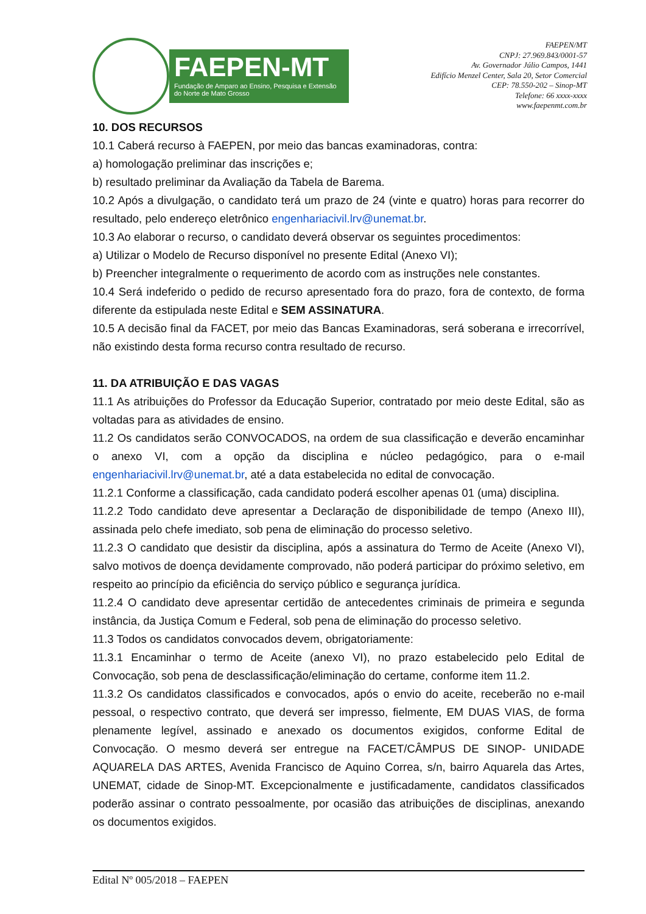FAEPEN-MT
Fundação de Amparo ao Ensino, Pesquisa e Extensão do Norte de Mato Grosso
FAEPEN/MT
CNPJ: 27.969.843/0001-57
Av. Governador Júlio Campos, 1441
Edifício Menzel Center, Sala 20, Setor Comercial
CEP: 78.550-202 – Sinop-MT
Telefone: 66 xxxx-xxxx
www.faepenmt.com.br
10. DOS RECURSOS
10.1 Caberá recurso à FAEPEN, por meio das bancas examinadoras, contra:
a) homologação preliminar das inscrições e;
b) resultado preliminar da Avaliação da Tabela de Barema.
10.2 Após a divulgação, o candidato terá um prazo de 24 (vinte e quatro) horas para recorrer do resultado, pelo endereço eletrônico engenhariacivil.lrv@unemat.br.
10.3 Ao elaborar o recurso, o candidato deverá observar os seguintes procedimentos:
a) Utilizar o Modelo de Recurso disponível no presente Edital (Anexo VI);
b) Preencher integralmente o requerimento de acordo com as instruções nele constantes.
10.4 Será indeferido o pedido de recurso apresentado fora do prazo, fora de contexto, de forma diferente da estipulada neste Edital e SEM ASSINATURA.
10.5 A decisão final da FACET, por meio das Bancas Examinadoras, será soberana e irrecorrível, não existindo desta forma recurso contra resultado de recurso.
11. DA ATRIBUIÇÃO E DAS VAGAS
11.1 As atribuições do Professor da Educação Superior, contratado por meio deste Edital, são as voltadas para as atividades de ensino.
11.2 Os candidatos serão CONVOCADOS, na ordem de sua classificação e deverão encaminhar o anexo VI, com a opção da disciplina e núcleo pedagógico, para o e-mail engenhariacivil.lrv@unemat.br, até a data estabelecida no edital de convocação.
11.2.1 Conforme a classificação, cada candidato poderá escolher apenas 01 (uma) disciplina.
11.2.2 Todo candidato deve apresentar a Declaração de disponibilidade de tempo (Anexo III), assinada pelo chefe imediato, sob pena de eliminação do processo seletivo.
11.2.3 O candidato que desistir da disciplina, após a assinatura do Termo de Aceite (Anexo VI), salvo motivos de doença devidamente comprovado, não poderá participar do próximo seletivo, em respeito ao princípio da eficiência do serviço público e segurança jurídica.
11.2.4 O candidato deve apresentar certidão de antecedentes criminais de primeira e segunda instância, da Justiça Comum e Federal, sob pena de eliminação do processo seletivo.
11.3 Todos os candidatos convocados devem, obrigatoriamente:
11.3.1 Encaminhar o termo de Aceite (anexo VI), no prazo estabelecido pelo Edital de Convocação, sob pena de desclassificação/eliminação do certame, conforme item 11.2.
11.3.2 Os candidatos classificados e convocados, após o envio do aceite, receberão no e-mail pessoal, o respectivo contrato, que deverá ser impresso, fielmente, EM DUAS VIAS, de forma plenamente legível, assinado e anexado os documentos exigidos, conforme Edital de Convocação. O mesmo deverá ser entregue na FACET/CÂMPUS DE SINOP- UNIDADE AQUARELA DAS ARTES, Avenida Francisco de Aquino Correa, s/n, bairro Aquarela das Artes, UNEMAT, cidade de Sinop-MT. Excepcionalmente e justificadamente, candidatos classificados poderão assinar o contrato pessoalmente, por ocasião das atribuições de disciplinas, anexando os documentos exigidos.
Edital Nº 005/2018 – FAEPEN